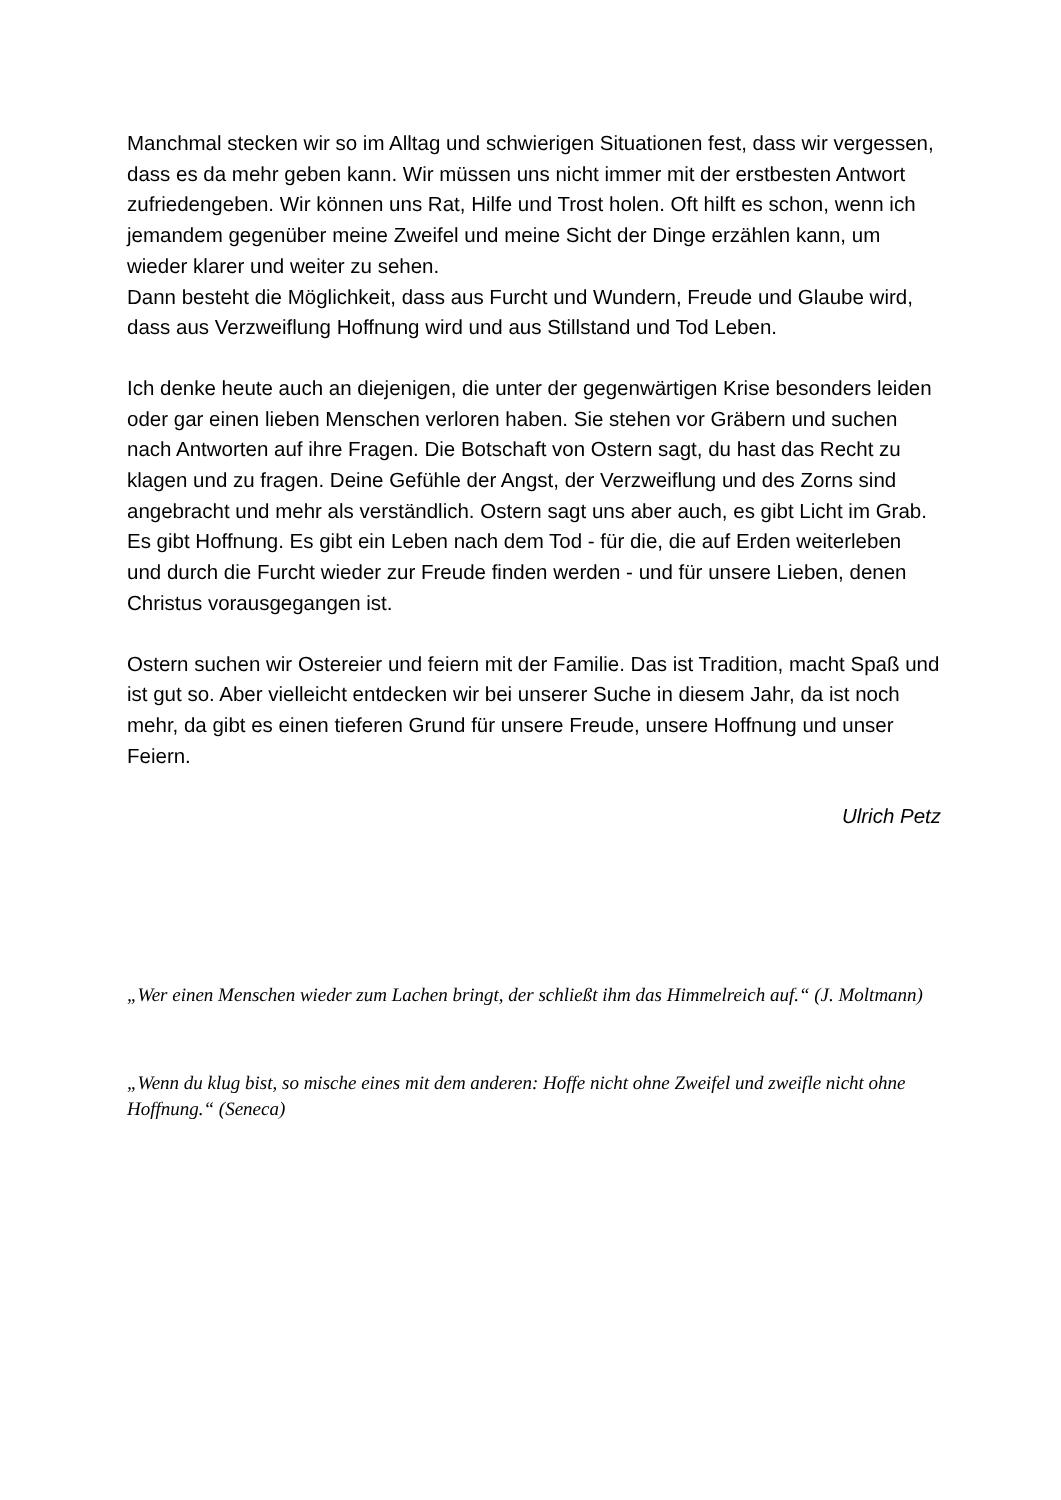Manchmal stecken wir so im Alltag und schwierigen Situationen fest, dass wir vergessen, dass es da mehr geben kann. Wir müssen uns nicht immer mit der erstbesten Antwort zufriedengeben. Wir können uns Rat, Hilfe und Trost holen. Oft hilft es schon, wenn ich jemandem gegenüber meine Zweifel und meine Sicht der Dinge erzählen kann, um wieder klarer und weiter zu sehen.
Dann besteht die Möglichkeit, dass aus Furcht und Wundern, Freude und Glaube wird, dass aus Verzweiflung Hoffnung wird und aus Stillstand und Tod Leben.
Ich denke heute auch an diejenigen, die unter der gegenwärtigen Krise besonders leiden oder gar einen lieben Menschen verloren haben. Sie stehen vor Gräbern und suchen nach Antworten auf ihre Fragen. Die Botschaft von Ostern sagt, du hast das Recht zu klagen und zu fragen. Deine Gefühle der Angst, der Verzweiflung und des Zorns sind angebracht und mehr als verständlich. Ostern sagt uns aber auch, es gibt Licht im Grab. Es gibt Hoffnung. Es gibt ein Leben nach dem Tod - für die, die auf Erden weiterleben und durch die Furcht wieder zur Freude finden werden - und für unsere Lieben, denen Christus vorausgegangen ist.
Ostern suchen wir Ostereier und feiern mit der Familie. Das ist Tradition, macht Spaß und ist gut so. Aber vielleicht entdecken wir bei unserer Suche in diesem Jahr, da ist noch mehr, da gibt es einen tieferen Grund für unsere Freude, unsere Hoffnung und unser Feiern.
Ulrich Petz
„Wer einen Menschen wieder zum Lachen bringt, der schließt ihm das Himmelreich auf.“ (J. Moltmann)
„Wenn du klug bist, so mische eines mit dem anderen: Hoffe nicht ohne Zweifel und zweifle nicht ohne Hoffnung.“ (Seneca)